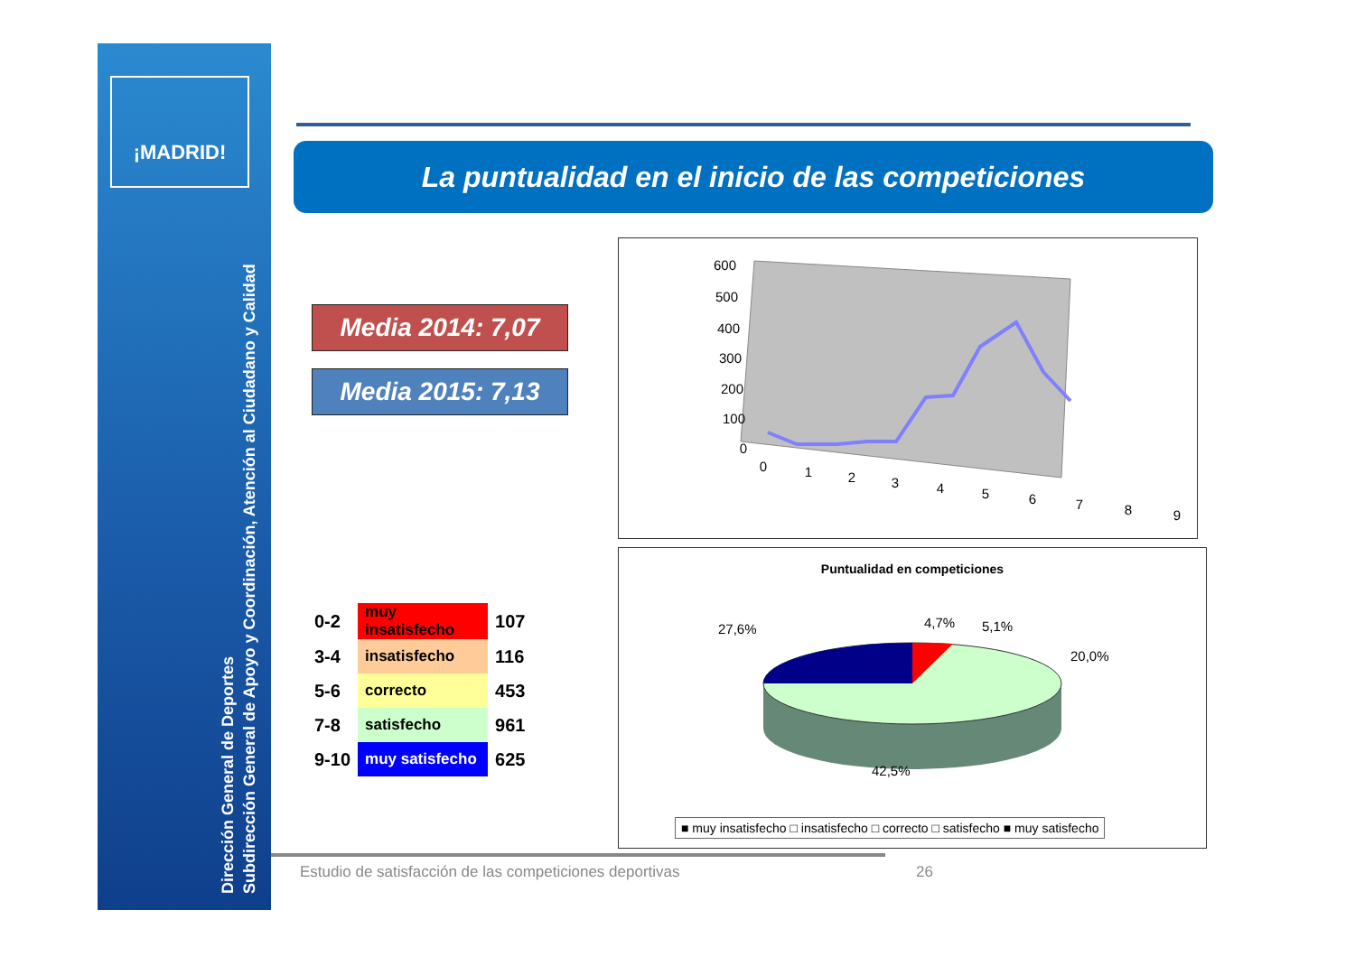¡MADRID!
Dirección General de Deportes
Subdirección General de Apoyo y Coordinación, Atención al Ciudadano y Calidad
La puntualidad en el inicio de las competiciones
Media 2014: 7,07
Media 2015: 7,13
| 0-2 | muy insatisfecho | 107 |
| 3-4 | insatisfecho | 116 |
| 5-6 | correcto | 453 |
| 7-8 | satisfecho | 961 |
| 9-10 | muy satisfecho | 625 |
600
500
400
300
200
100
0
0
1
2
3
4
5
6
7
8
9
Puntualidad en competiciones
27,6%
4,7%
5,1%
20,0%
42,5%
■ muy insatisfecho □ insatisfecho □ correcto □ satisfecho ■ muy satisfecho
Estudio de satisfacción de las competiciones deportivas
26